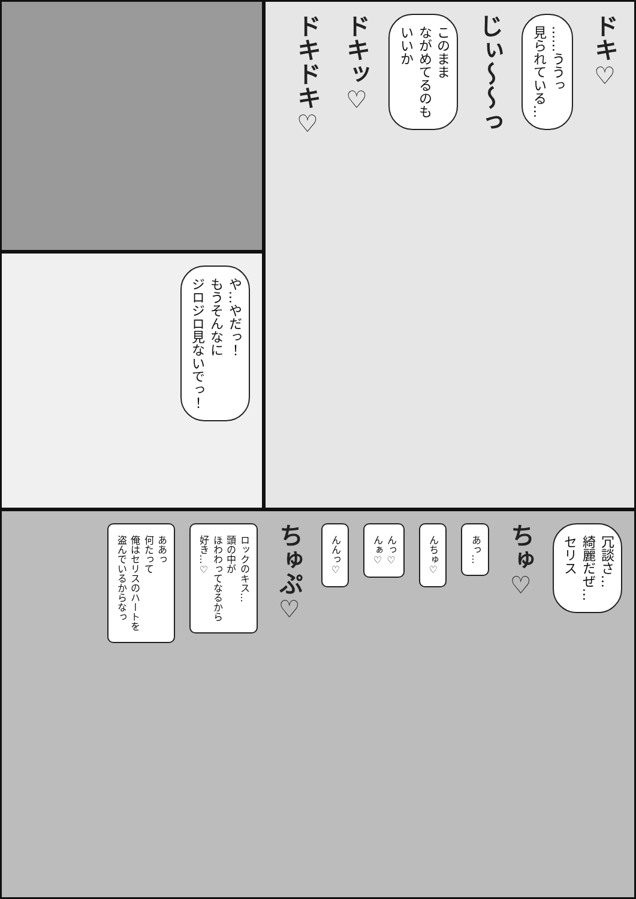ドキ♡
……ううっ
見られている…
じぃ〜〜っ
このまま
ながめてるのも
いいか
ドキッ♡
ドキドキ♡
や…やだっ！
もうそんなに
ジロジロ見ないでっ！
冗談さ…
綺麗だぜ…
セリス
ちゅ♡
あっ…
んちゅ♡
んっ♡
んぁ♡
んんっ♡
ちゅぷ♡
ロックのキス…
頭の中が
ほわわってなるから
好き…♡
ああっ
何たって
俺はセリスのハートを
盗んでいるからなっ